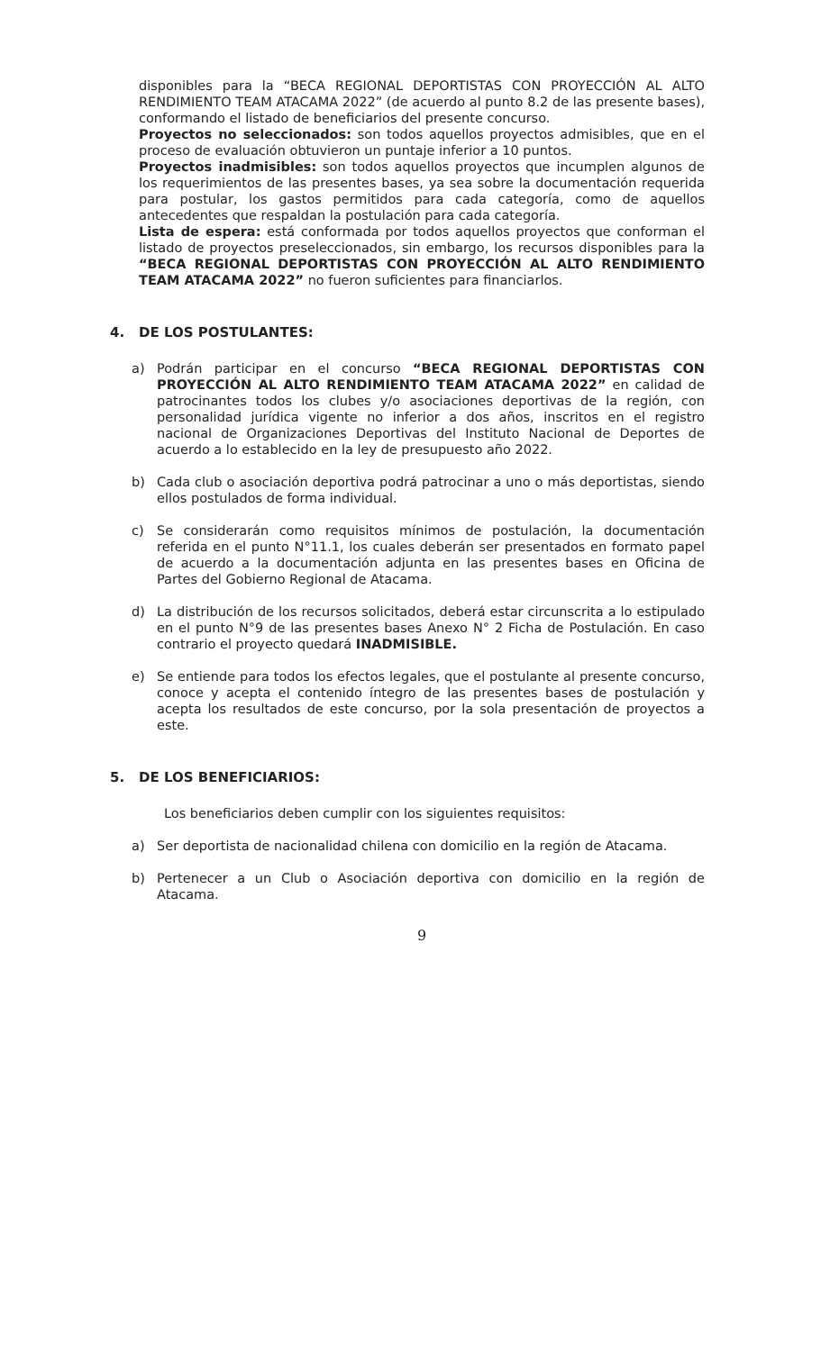disponibles para la “BECA REGIONAL DEPORTISTAS CON PROYECCIÓN AL ALTO RENDIMIENTO TEAM ATACAMA 2022” (de acuerdo al punto 8.2 de las presente bases), conformando el listado de beneficiarios del presente concurso.
Proyectos no seleccionados: son todos aquellos proyectos admisibles, que en el proceso de evaluación obtuvieron un puntaje inferior a 10 puntos.
Proyectos inadmisibles: son todos aquellos proyectos que incumplen algunos de los requerimientos de las presentes bases, ya sea sobre la documentación requerida para postular, los gastos permitidos para cada categoría, como de aquellos antecedentes que respaldan la postulación para cada categoría.
Lista de espera: está conformada por todos aquellos proyectos que conforman el listado de proyectos preseleccionados, sin embargo, los recursos disponibles para la “BECA REGIONAL DEPORTISTAS CON PROYECCIÓN AL ALTO RENDIMIENTO TEAM ATACAMA 2022” no fueron suficientes para financiarlos.
4. DE LOS POSTULANTES:
a) Podrán participar en el concurso “BECA REGIONAL DEPORTISTAS CON PROYECCIÓN AL ALTO RENDIMIENTO TEAM ATACAMA 2022” en calidad de patrocinantes todos los clubes y/o asociaciones deportivas de la región, con personalidad jurídica vigente no inferior a dos años, inscritos en el registro nacional de Organizaciones Deportivas del Instituto Nacional de Deportes de acuerdo a lo establecido en la ley de presupuesto año 2022.
b) Cada club o asociación deportiva podrá patrocinar a uno o más deportistas, siendo ellos postulados de forma individual.
c) Se considerarán como requisitos mínimos de postulación, la documentación referida en el punto N°11.1, los cuales deberán ser presentados en formato papel de acuerdo a la documentación adjunta en las presentes bases en Oficina de Partes del Gobierno Regional de Atacama.
d) La distribución de los recursos solicitados, deberá estar circunscrita a lo estipulado en el punto N°9 de las presentes bases Anexo N° 2 Ficha de Postulación. En caso contrario el proyecto quedará INADMISIBLE.
e) Se entiende para todos los efectos legales, que el postulante al presente concurso, conoce y acepta el contenido íntegro de las presentes bases de postulación y acepta los resultados de este concurso, por la sola presentación de proyectos a este.
5. DE LOS BENEFICIARIOS:
Los beneficiarios deben cumplir con los siguientes requisitos:
a) Ser deportista de nacionalidad chilena con domicilio en la región de Atacama.
b) Pertenecer a un Club o Asociación deportiva con domicilio en la región de Atacama.
9